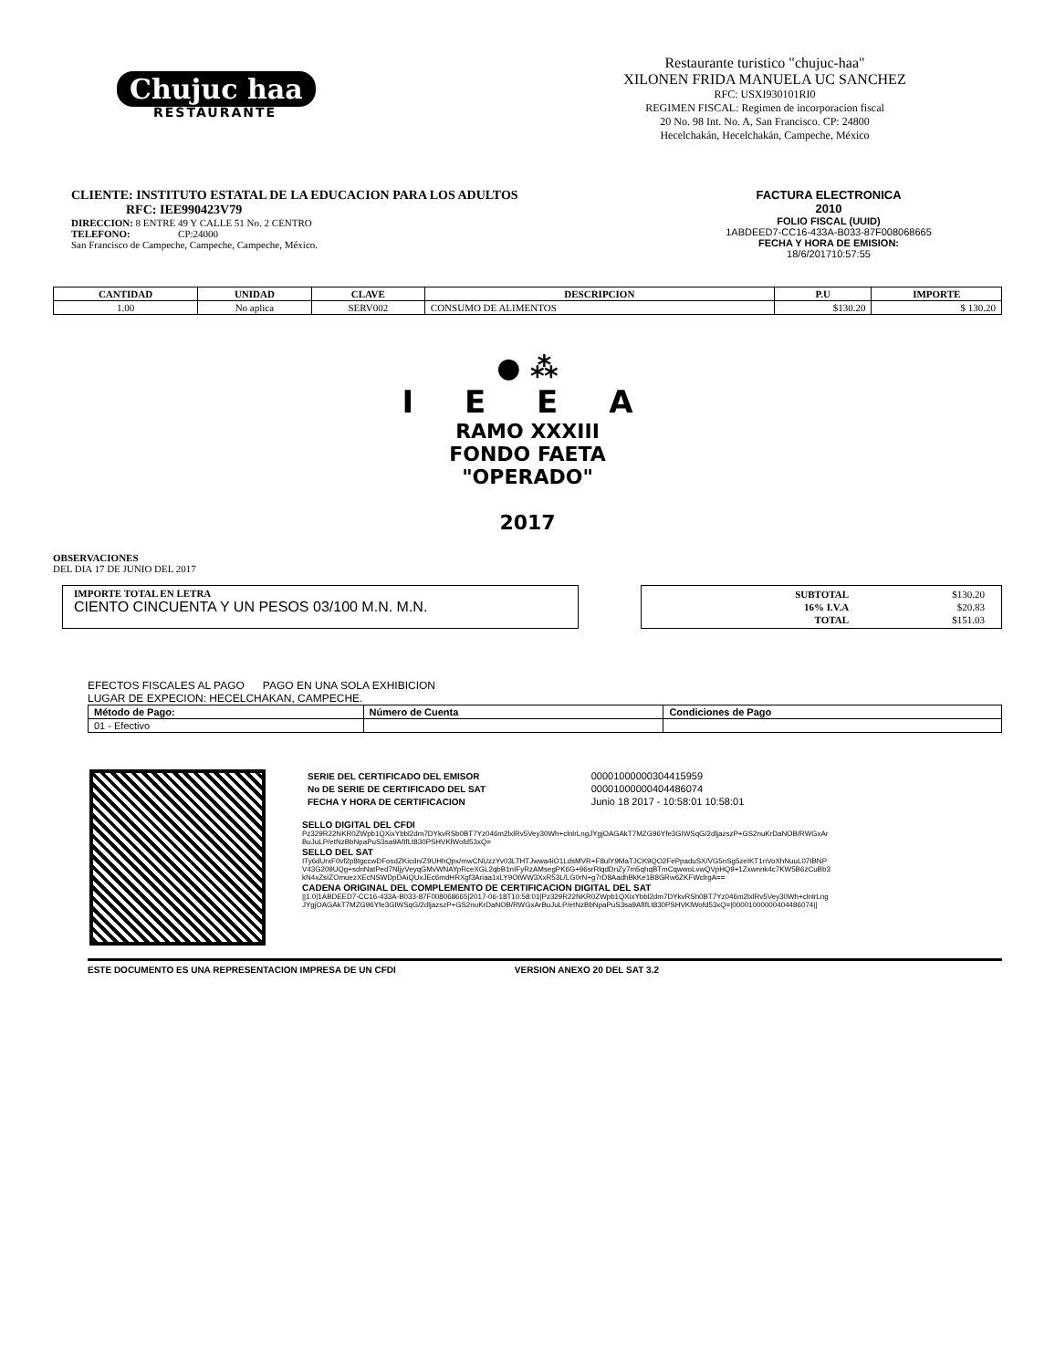Chujuc haa
RESTAURANTE
Restaurante turistico "chujuc-haa"
XILONEN FRIDA MANUELA UC SANCHEZ
RFC: USXI930101RI0
REGIMEN FISCAL: Regimen de incorporacion fiscal
20 No. 98 Int. No. A, San Francisco. CP: 24800
Hecelchakán, Hecelchakán, Campeche, México
CLIENTE: INSTITUTO ESTATAL DE LA EDUCACION PARA LOS ADULTOS
RFC: IEE990423V79
DIRECCION: 8 ENTRE 49 Y CALLE 51 No. 2 CENTRO
TELEFONO: CP:24000
San Francisco de Campeche, Campeche, Campeche, México.
FACTURA ELECTRONICA
2010
FOLIO FISCAL (UUID)
1ABDEED7-CC16-433A-B033-87F008068665
FECHA Y HORA DE EMISION:
18/6/201710:57:55
| CANTIDAD | UNIDAD | CLAVE | DESCRIPCION | P.U | IMPORTE |
| --- | --- | --- | --- | --- | --- |
| 1.00 | No aplica | SERV002 | CONSUMO DE ALIMENTOS | $130.20 | $ 130.20 |
● ⁂
I E E A
RAMO XXXIII
FONDO FAETA
"OPERADO"
2017
OBSERVACIONES
DEL DIA 17 DE JUNIO DEL 2017
IMPORTE TOTAL EN LETRA
CIENTO CINCUENTA Y UN PESOS 03/100 M.N. M.N.
| SUBTOTAL | $130.20 |
| 16% I.V.A | $20.83 |
| TOTAL | $151.03 |
EFECTOS FISCALES AL PAGO PAGO EN UNA SOLA EXHIBICION
LUGAR DE EXPECION: HECELCHAKAN, CAMPECHE.
| Método de Pago: | Número de Cuenta | Condiciones de Pago |
| --- | --- | --- |
| 01 - Efectivo | | |
| SERIE DEL CERTIFICADO DEL EMISOR | 00001000000304415959 |
| No DE SERIE DE CERTIFICADO DEL SAT | 00001000000404486074 |
| FECHA Y HORA DE CERTIFICACION | Junio 18 2017 - 10:58:01 10:58:01 |
SELLO DIGITAL DEL CFDI
Pz329R22NKR0ZWpb1QXixYbbl2dm7DYkvRSb0BT7Yz046m2lxlRv5Vey30Wh+clnlrLngJYgjOAGAkT7MZG96Yfe3GIWSqG/2dljazszP+GS2nuKrDaNOB/RWGxArBuJuLP/etNzBbNpaPuS3sa9AfIfLt830PSHVKlWofd53xQ=
SELLO DEL SAT
ITy6dUrxF0vf2p8tgccwDFosdZKicdn/Z9UHhQpx/mwCNUzzYv03LTHTJwwa4iO1LdsMVR+F8ulY9MaTJCK9QO2FePpaduSX/VG5nSg5zeIKT1nVoXhNuuL07IBNPV43G209UQg+sdnNatPed7NljyVeyqGMvWNAYpRceXGL2qbB1nIFyRzAMsegPK6G+96srRlqdDnZy7m5qhqBTmCqwwoLvwQVpHQ9+1Zxwnnk4c7KW5B6zCuBb3kN4xZsIZOmuezXEcNSWDpDAiQUxJEc6mdHRXgf3Ariaa1xLY9OtWW3XxR53L/LG0rN+g7rD8AadhBkKe1B8GRw6ZKFWclrgA==
CADENA ORIGINAL DEL COMPLEMENTO DE CERTIFICACION DIGITAL DEL SAT
||1.0|1ABDEED7-CC16-433A-B033-87F008068665|2017-06-18T10:58:01|Pz329R22NKR0ZWpb1QXixYbbl2dm7DYkvRSh0BT7Yz046m2lxlRv5Vey30Wh+clnlrLngJYgjOAGAkT7MZG96Yfe3GIWSqG/2dljazszP+GS2nuKrDaNOB/RWGxArBuJuLP/etNzBbNpaPuS3sa9AfIfLt830PSHVKlWofd53xQ=|00001000000404486074||
ESTE DOCUMENTO ES UNA REPRESENTACION IMPRESA DE UN CFDI VERSION ANEXO 20 DEL SAT 3.2